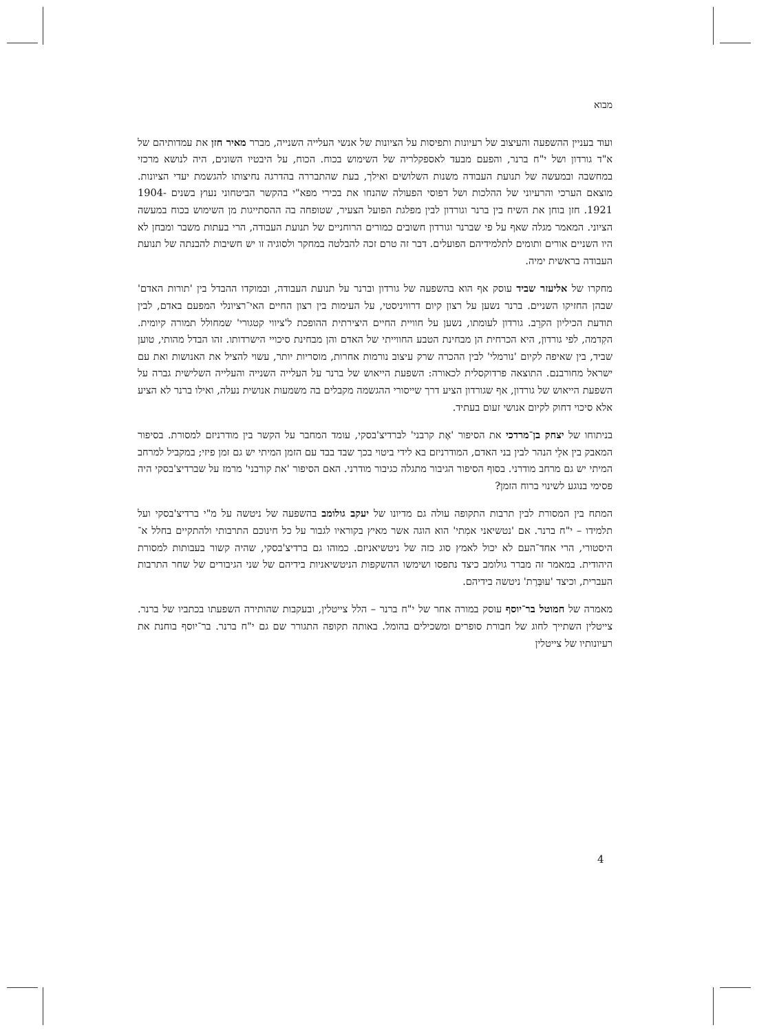מבוא
ועוד בעניין ההשפעה והעיצוב של רעיונות ותפיסות על הציונות של אנשי העלייה השנייה, מברר מאיר חזן את עמדותיהם של א"ד גורדון ושל י"ח ברנר, והפעם מבעד לאספקלריה של השימוש בכוח. הכוח, על היבטיו השונים, היה לנושא מרכזי במחשבה ובמעשה של תנועת העבודה משנות השלושים ואילך, בעת שהתבררה בהדרגה נחיצותו להגשמת יעדי הציונות. מוצאם הערכי והרעיוני של ההלכות ושל דפוסי הפעולה שהנחו את בכירי מפא"י בהקשר הביטחוני נעוץ בשנים 1904-1921. חזן בוחן את השיח בין ברנר וגורדון לבין מפלגת הפועל הצעיר, שטופחה בה ההסתייגות מן השימוש בכוח במעשה הציוני. המאמר מגלה שאף על פי שברנר וגורדון חשובים כמורים הרוחניים של תנועת העבודה, הרי בעתות משבר ומבחן לא היו השניים אורים ותומים לתלמידיהם הפועלים. דבר זה טרם זכה להבלטה במחקר ולסוגיה זו יש חשיבות להבנתה של תנועת העבודה בראשית ימיה.
מחקרו של אליעזר שביד עוסק אף הוא בהשפעה של גורדון וברנר על תנועת העבודה, ובמוקדו ההבדל בין 'תורות האדם' שבהן החזיקו השניים. ברנר נשען על רצון קיום דרוויניסטי, על העימות בין רצון החיים האי־רציונלי המפעם באדם, לבין תודעת הכיליון הקרֵב. גורדון לעומתו, נשען על חוויית החיים היצירתית ההופכת ל'ציווי קטגורי' שמחולל תמורה קיומית. הקִדמה, לפי גורדון, היא הכרחית הן מבחינת הטבע החווייתי של האדם והן מבחינת סיכויי הישרדותו. זהו הבדל מהותי, טוען שביד, בין שאיפה לקיום 'נורמלי' לבין ההכרה שרק עיצוב נורמות אחרות, מוסריות יותר, עשוי להציל את האנושות ואת עם ישראל מחורבנם. התוצאה פרדוקסלית לכאורה: השפעת הייאוש של ברנר על העלייה השנייה והעלייה השלישית גברה על השפעת הייאוש של גורדון, אף שגורדון הציע דרך שייסורי ההגשמה מקבלים בה משמעות אנושית נעלה, ואילו ברנר לא הציע אלא סיכוי דחוק לקיום אנושי זעום בעתיד.
בניתוחו של יצחק בן־מרדכי את הסיפור 'אֶת קרבני' לברדיצ'בסקי, עומד המחבר על הקשר בין מודרניזם למסורת. בסיפור המאבק בין אלֵי הנהר לבין בני האדם, המודרניזם בא לידי ביטוי בכך שבד בבד עם הזמן המיתי יש גם זמן פיזי; במקביל למרחב המיתי יש גם מרחב מודרני. בסוף הסיפור הגיבור מתגלה כגיבור מודרני. האם הסיפור 'את קורבני' מרמז על שברדיצ'בסקי היה פסימי בנוגע לשינוי ברוח הזמן?
המתח בין המסורת לבין תרבות התקופה עולה גם מדיונו של יעקב גולומב בהשפעה של ניטשה על מ"י ברדיצ'בסקי ועל תלמידו – י"ח ברנר. אם 'נטשיאני אמִתי' הוא הוגה אשר מאיץ בקוראיו לגבור על כל חינוכם התרבותי ולהתקיים בחלל א־היסטורי, הרי אחד־העם לא יכול לאמץ סוג כזה של ניטשיאניזם. כמוהו גם ברדיצ'בסקי, שהיה קשור בעבותות למסורת היהודית. במאמר זה מברר גולומב כיצד נתפסו ושימשו ההשקפות הניטשיאניות בידיהם של שני הגיבורים של שחר התרבות העברית, וכיצד 'עוּבְּרַת' ניטשה בידיהם.
מאמרה של חמוטל בר־יוסף עוסק במורה אחר של י"ח ברנר – הלל צייטלין, ובעקבות שהותירה השפעתו בכתביו של ברנר. צייטלין השתייך לחוג של חבורת סופרים ומשכילים בהומל. באותה תקופה התגורר שם גם י"ח ברנר. בר־יוסף בוחנת את רעיונותיו של צייטלין
4